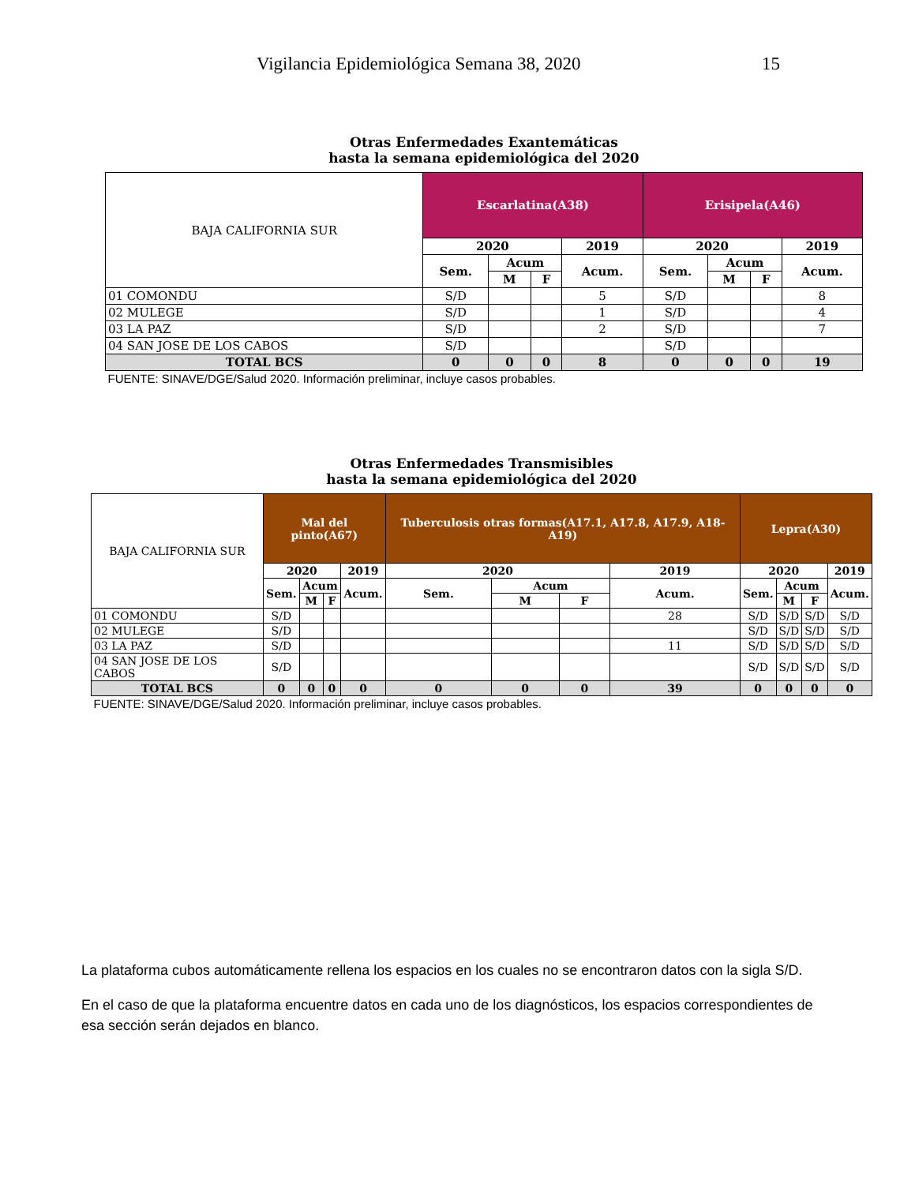Vigilancia Epidemiológica Semana 38, 2020 15
| Otras Enfermedades Exantemáticas hasta la semana epidemiológica del 2020 | | | | | | | | |
| BAJA CALIFORNIA SUR | Escarlatina(A38) | | | | Erisipela(A46) | | | |
| | 2020 | | | 2019 | 2020 | | | 2019 |
| | Sem. | Acum | | Acum. | Sem. | Acum | | Acum. |
| | | M | F | | | M | F | |
| 01 COMONDU | S/D | | | 5 | S/D | | | 8 |
| 02 MULEGE | S/D | | | 1 | S/D | | | 4 |
| 03 LA PAZ | S/D | | | 2 | S/D | | | 7 |
| 04 SAN JOSE DE LOS CABOS | S/D | | | | S/D | | | |
| TOTAL BCS | 0 | 0 | 0 | 8 | 0 | 0 | 0 | 19 |
| FUENTE: SINAVE/DGE/Salud 2020. Información preliminar, incluye casos probables. | | | | | | | | |
| Otras Enfermedades Transmisibles hasta la semana epidemiológica del 2020 | | | | | | | | | | | | |
| BAJA CALIFORNIA SUR | Mal del pinto(A67) | | | | Tuberculosis otras formas(A17.1, A17.8, A17.9, A18-A19) | | | | Lepra(A30) | | | |
| | 2020 | | | 2019 | 2020 | | | 2019 | 2020 | | | 2019 |
| | Sem. | Acum | | Acum. | Sem. | Acum | | Acum. | Sem. | Acum | | Acum. |
| | | M | F | | | M | F | | | M | F | |
| 01 COMONDU | S/D | | | | | | | 28 | S/D | S/D | S/D | S/D |
| 02 MULEGE | S/D | | | | | | | | S/D | S/D | S/D | S/D |
| 03 LA PAZ | S/D | | | | | | | 11 | S/D | S/D | S/D | S/D |
| 04 SAN JOSE DE LOS CABOS | S/D | | | | | | | | S/D | S/D | S/D | S/D |
| TOTAL BCS | 0 | 0 | 0 | 0 | 0 | 0 | 0 | 39 | 0 | 0 | 0 | 0 |
| FUENTE: SINAVE/DGE/Salud 2020. Información preliminar, incluye casos probables. | | | | | | | | | | | | |
La plataforma cubos automáticamente rellena los espacios en los cuales no se encontraron datos con la sigla S/D.
En el caso de que la plataforma encuentre datos en cada uno de los diagnósticos, los espacios correspondientes de esa sección serán dejados en blanco.